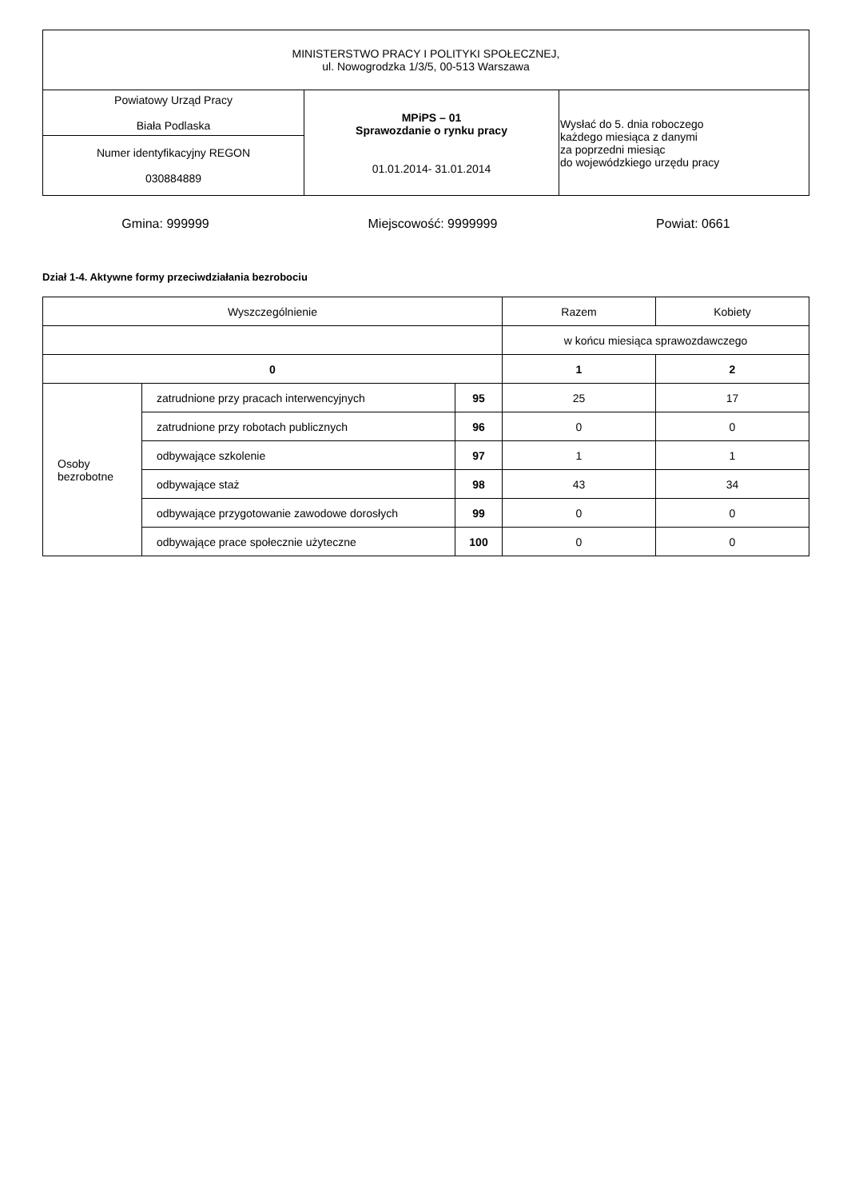| MINISTERSTWO PRACY I POLITYKI SPOŁECZNEJ, ul. Nowogrodzka 1/3/5, 00-513 Warszawa | | |
| Powiatowy Urząd Pracy Biała Podlaska | MPiPS – 01 Sprawozdanie o rynku pracy 01.01.2014- 31.01.2014 | Wysłać do 5. dnia roboczego każdego miesiąca z danymi za poprzedni miesiąc do wojewódzkiego urzędu pracy |
| Numer identyfikacyjny REGON 030884889 | | |
Gmina: 999999 Miejscowość: 9999999 Powiat: 0661
Dział 1-4. Aktywne formy przeciwdziałania bezrobociu
| Wyszczególnienie | | | Razem | Kobiety |
| --- | --- | --- | --- | --- |
| | | | w końcu miesiąca sprawozdawczego | |
| 0 | | | 1 | 2 |
| Osoby bezrobotne | zatrudnione przy pracach interwencyjnych | 95 | 25 | 17 |
| | zatrudnione przy robotach publicznych | 96 | 0 | 0 |
| | odbywające szkolenie | 97 | 1 | 1 |
| | odbywające staż | 98 | 43 | 34 |
| | odbywające przygotowanie zawodowe dorosłych | 99 | 0 | 0 |
| | odbywające prace społecznie użyteczne | 100 | 0 | 0 |